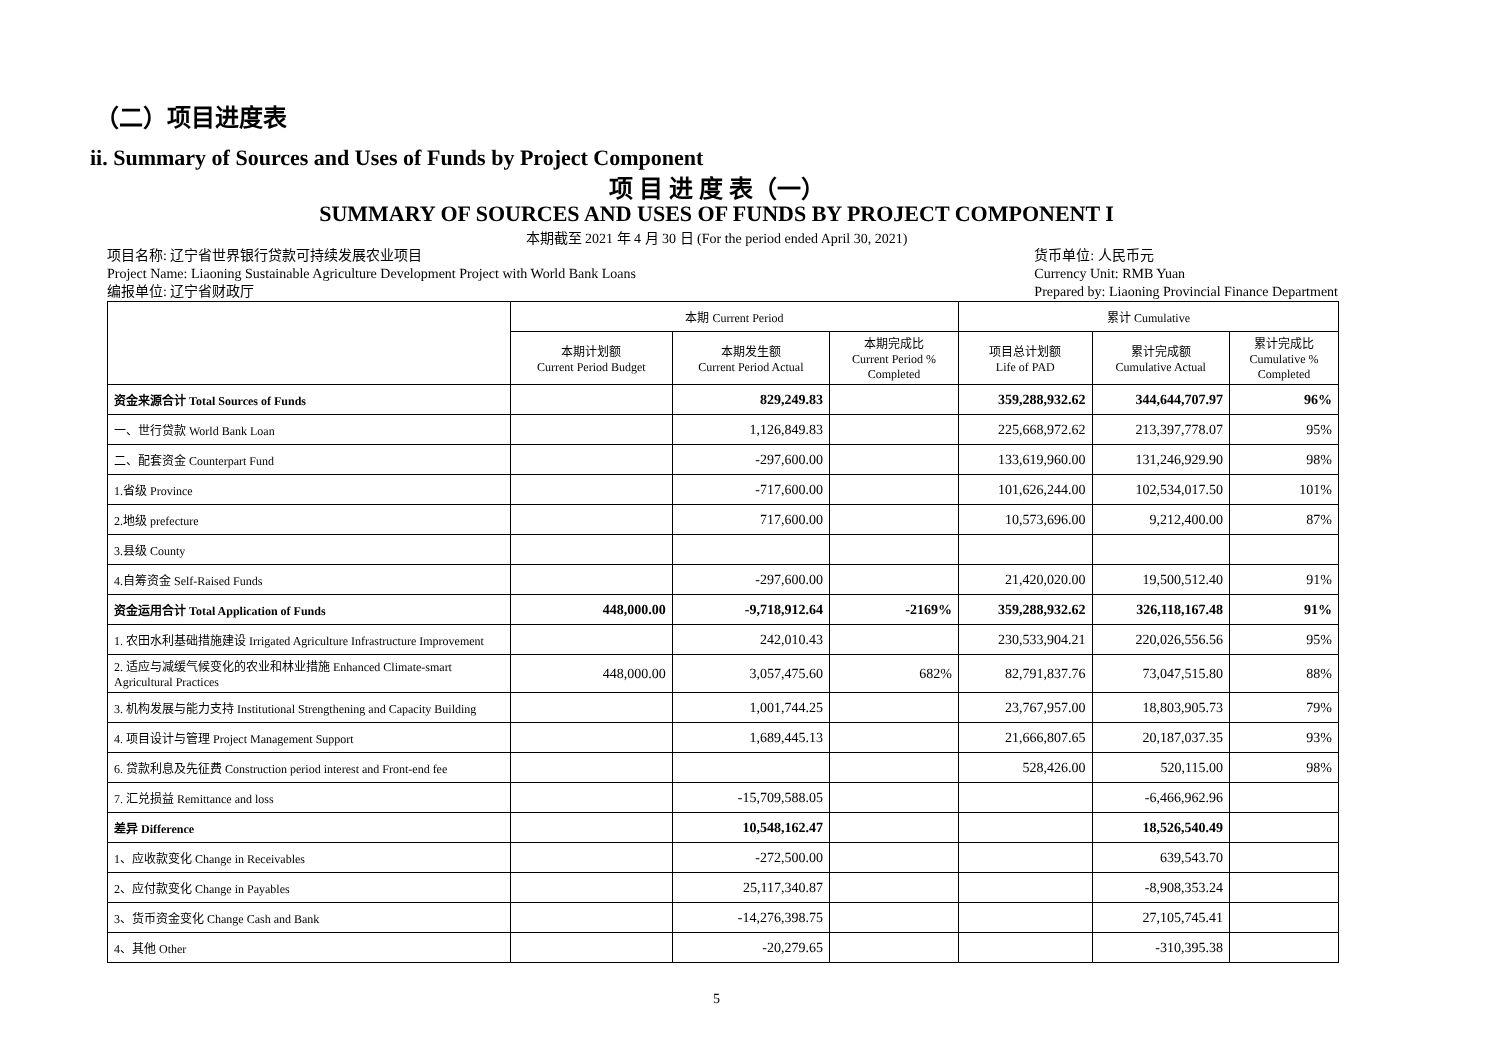（二）项目进度表
ii. Summary of Sources and Uses of Funds by Project Component
项 目 进 度 表（一）
SUMMARY OF SOURCES AND USES OF FUNDS BY PROJECT COMPONENT I
本期截至 2021 年 4 月 30 日 (For the period ended April 30, 2021)
项目名称: 辽宁省世界银行贷款可持续发展农业项目
Project Name: Liaoning Sustainable Agriculture Development Project with World Bank Loans
编报单位: 辽宁省财政厅
货币单位: 人民币元
Currency Unit: RMB Yuan
Prepared by: Liaoning Provincial Finance Department
| | 本期 Current Period | | | 累计 Cumulative | | |
| --- | --- | --- | --- | --- | --- | --- |
| | 本期计划额 Current Period Budget | 本期发生额 Current Period Actual | 本期完成比 Current Period % Completed | 项目总计划额 Life of PAD | 累计完成额 Cumulative Actual | 累计完成比 Cumulative % Completed |
| 资金来源合计 Total Sources of Funds | | 829,249.83 | | 359,288,932.62 | 344,644,707.97 | 96% |
| 一、世行贷款 World Bank Loan | | 1,126,849.83 | | 225,668,972.62 | 213,397,778.07 | 95% |
| 二、配套资金 Counterpart Fund | | -297,600.00 | | 133,619,960.00 | 131,246,929.90 | 98% |
| 1.省级 Province | | -717,600.00 | | 101,626,244.00 | 102,534,017.50 | 101% |
| 2.地级 prefecture | | 717,600.00 | | 10,573,696.00 | 9,212,400.00 | 87% |
| 3.县级 County | | | | | | |
| 4.自筹资金 Self-Raised Funds | | -297,600.00 | | 21,420,020.00 | 19,500,512.40 | 91% |
| 资金运用合计 Total Application of Funds | 448,000.00 | -9,718,912.64 | -2169% | 359,288,932.62 | 326,118,167.48 | 91% |
| 1. 农田水利基础措施建设 Irrigated Agriculture Infrastructure Improvement | | 242,010.43 | | 230,533,904.21 | 220,026,556.56 | 95% |
| 2. 适应与减缓气候变化的农业和林业措施 Enhanced Climate-smart Agricultural Practices | 448,000.00 | 3,057,475.60 | 682% | 82,791,837.76 | 73,047,515.80 | 88% |
| 3. 机构发展与能力支持 Institutional Strengthening and Capacity Building | | 1,001,744.25 | | 23,767,957.00 | 18,803,905.73 | 79% |
| 4. 项目设计与管理 Project Management Support | | 1,689,445.13 | | 21,666,807.65 | 20,187,037.35 | 93% |
| 6. 贷款利息及先征费 Construction period interest and Front-end fee | | | | 528,426.00 | 520,115.00 | 98% |
| 7. 汇兑损益 Remittance and loss | | -15,709,588.05 | | | -6,466,962.96 | |
| 差异 Difference | | 10,548,162.47 | | | 18,526,540.49 | |
| 1、应收款变化 Change in Receivables | | -272,500.00 | | | 639,543.70 | |
| 2、应付款变化 Change in Payables | | 25,117,340.87 | | | -8,908,353.24 | |
| 3、货币资金变化 Change Cash and Bank | | -14,276,398.75 | | | 27,105,745.41 | |
| 4、其他 Other | | -20,279.65 | | | -310,395.38 | |
5